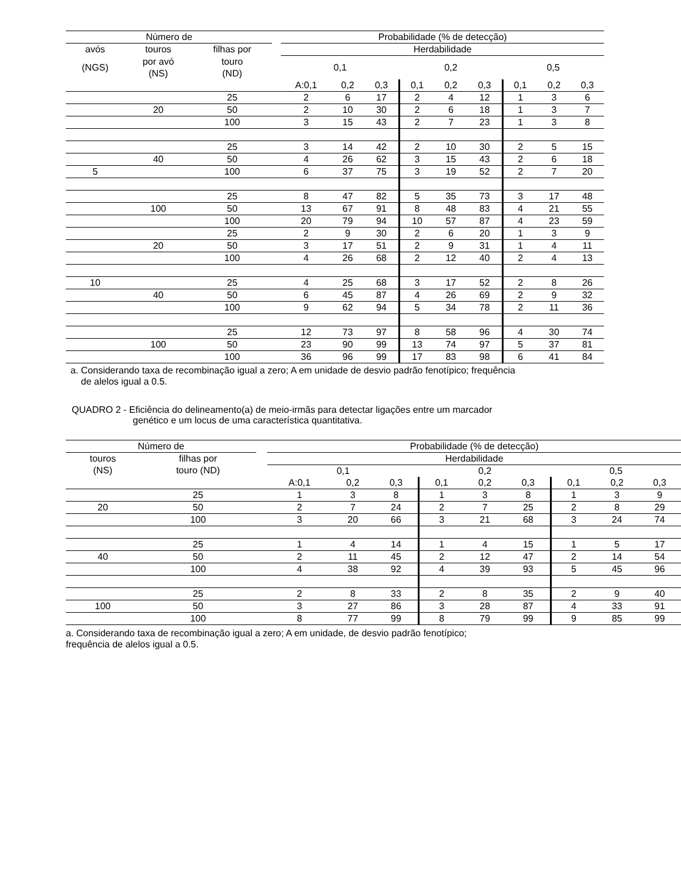| Número de | | | | Probabilidade (% de detecção) | | | | | | | | |
| --- | --- | --- | --- | --- | --- | --- | --- | --- | --- | --- | --- | --- |
| avós | touros | filhas por | | Herdabilidade | | | | | | | | |
| (NGS) | por avó (NS) | touro (ND) | | 0,1 | | | 0,2 | | | 0,5 | | |
| | | | | A:0,1 | 0,2 | 0,3 | 0,1 | 0,2 | 0,3 | 0,1 | 0,2 | 0,3 |
| | | 25 | | 2 | 6 | 17 | 2 | 4 | 12 | 1 | 3 | 6 |
| | 20 | 50 | | 2 | 10 | 30 | 2 | 6 | 18 | 1 | 3 | 7 |
| | | 100 | | 3 | 15 | 43 | 2 | 7 | 23 | 1 | 3 | 8 |
| | | 25 | | 3 | 14 | 42 | 2 | 10 | 30 | 2 | 5 | 15 |
| | 40 | 50 | | 4 | 26 | 62 | 3 | 15 | 43 | 2 | 6 | 18 |
| 5 | | 100 | | 6 | 37 | 75 | 3 | 19 | 52 | 2 | 7 | 20 |
| | | 25 | | 8 | 47 | 82 | 5 | 35 | 73 | 3 | 17 | 48 |
| | 100 | 50 | | 13 | 67 | 91 | 8 | 48 | 83 | 4 | 21 | 55 |
| | | 100 | | 20 | 79 | 94 | 10 | 57 | 87 | 4 | 23 | 59 |
| | | 25 | | 2 | 9 | 30 | 2 | 6 | 20 | 1 | 3 | 9 |
| | 20 | 50 | | 3 | 17 | 51 | 2 | 9 | 31 | 1 | 4 | 11 |
| | | 100 | | 4 | 26 | 68 | 2 | 12 | 40 | 2 | 4 | 13 |
| 10 | | 25 | | 4 | 25 | 68 | 3 | 17 | 52 | 2 | 8 | 26 |
| | 40 | 50 | | 6 | 45 | 87 | 4 | 26 | 69 | 2 | 9 | 32 |
| | | 100 | | 9 | 62 | 94 | 5 | 34 | 78 | 2 | 11 | 36 |
| | | 25 | | 12 | 73 | 97 | 8 | 58 | 96 | 4 | 30 | 74 |
| | 100 | 50 | | 23 | 90 | 99 | 13 | 74 | 97 | 5 | 37 | 81 |
| | | 100 | | 36 | 96 | 99 | 17 | 83 | 98 | 6 | 41 | 84 |
a. Considerando taxa de recombinação igual a zero; A em unidade de desvio padrão fenotípico; frequência
de alelos igual a 0.5.
QUADRO 2 - Eficiência do delineamento(a) de meio-irmãs para detectar ligações entre um marcador
genético e um locus de uma característica quantitativa.
| Número de | | | Probabilidade (% de detecção) | | | | | | | | |
| --- | --- | --- | --- | --- | --- | --- | --- | --- | --- | --- | --- |
| touros | filhas por | | Herdabilidade | | | | | | | | |
| (NS) | touro (ND) | | 0,1 | | | 0,2 | | | 0,5 | | |
| | | | A:0,1 | 0,2 | 0,3 | 0,1 | 0,2 | 0,3 | 0,1 | 0,2 | 0,3 |
| | 25 | | 1 | 3 | 8 | 1 | 3 | 8 | 1 | 3 | 9 |
| 20 | 50 | | 2 | 7 | 24 | 2 | 7 | 25 | 2 | 8 | 29 |
| | 100 | | 3 | 20 | 66 | 3 | 21 | 68 | 3 | 24 | 74 |
| | 25 | | 1 | 4 | 14 | 1 | 4 | 15 | 1 | 5 | 17 |
| 40 | 50 | | 2 | 11 | 45 | 2 | 12 | 47 | 2 | 14 | 54 |
| | 100 | | 4 | 38 | 92 | 4 | 39 | 93 | 5 | 45 | 96 |
| | 25 | | 2 | 8 | 33 | 2 | 8 | 35 | 2 | 9 | 40 |
| 100 | 50 | | 3 | 27 | 86 | 3 | 28 | 87 | 4 | 33 | 91 |
| | 100 | | 8 | 77 | 99 | 8 | 79 | 99 | 9 | 85 | 99 |
a. Considerando taxa de recombinação igual a zero; A em unidade, de desvio padrão fenotípico;
frequência de alelos igual a 0.5.